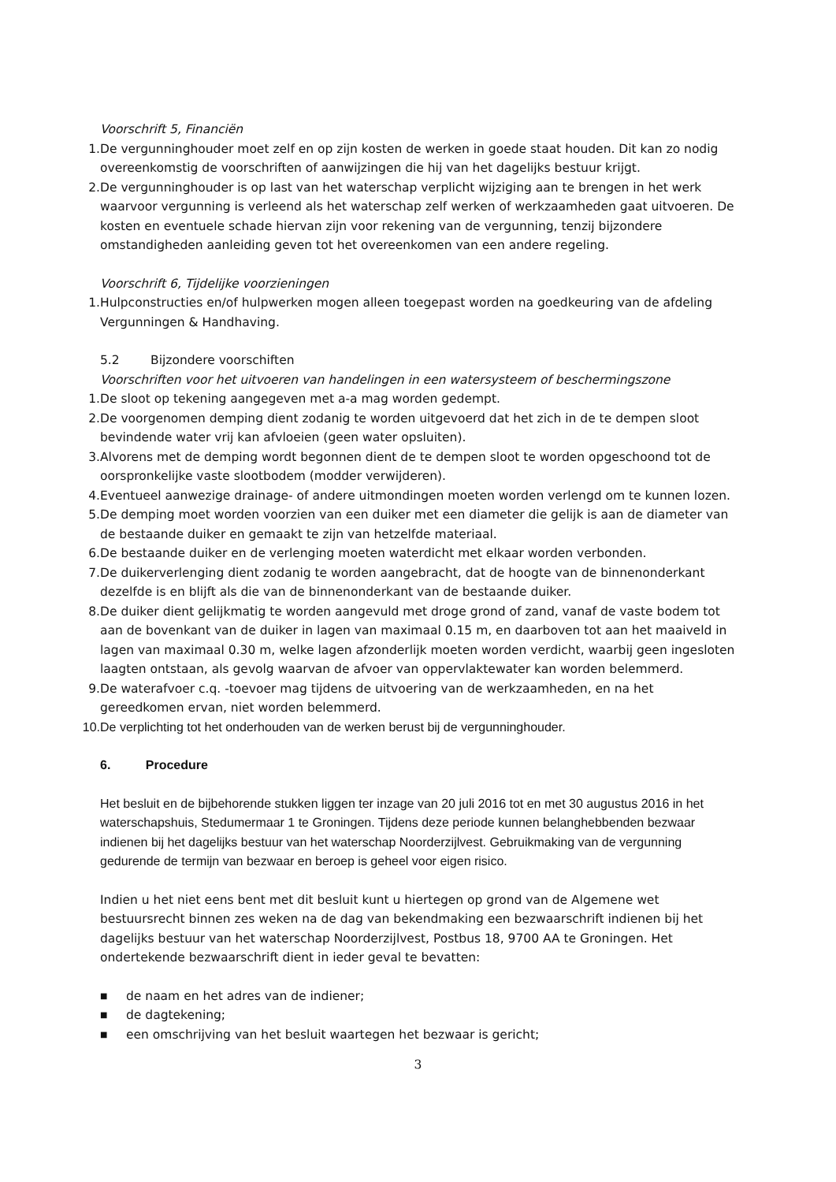Voorschrift 5, Financiën
1. De vergunninghouder moet zelf en op zijn kosten de werken in goede staat houden. Dit kan zo nodig overeenkomstig de voorschriften of aanwijzingen die hij van het dagelijks bestuur krijgt.
2. De vergunninghouder is op last van het waterschap verplicht wijziging aan te brengen in het werk waarvoor vergunning is verleend als het waterschap zelf werken of werkzaamheden gaat uitvoeren. De kosten en eventuele schade hiervan zijn voor rekening van de vergunning, tenzij bijzondere omstandigheden aanleiding geven tot het overeenkomen van een andere regeling.
Voorschrift 6, Tijdelijke voorzieningen
1. Hulpconstructies en/of hulpwerken mogen alleen toegepast worden na goedkeuring van de afdeling Vergunningen & Handhaving.
5.2 Bijzondere voorschiften
Voorschriften voor het uitvoeren van handelingen in een watersysteem of beschermingszone
1. De sloot op tekening aangegeven met a-a mag worden gedempt.
2. De voorgenomen demping dient zodanig te worden uitgevoerd dat het zich in de te dempen sloot bevindende water vrij kan afvloeien (geen water opsluiten).
3. Alvorens met de demping wordt begonnen dient de te dempen sloot te worden opgeschoond tot de oorspronkelijke vaste slootbodem (modder verwijderen).
4. Eventueel aanwezige drainage- of andere uitmondingen moeten worden verlengd om te kunnen lozen.
5. De demping moet worden voorzien van een duiker met een diameter die gelijk is aan de diameter van de bestaande duiker en gemaakt te zijn van hetzelfde materiaal.
6. De bestaande duiker en de verlenging moeten waterdicht met elkaar worden verbonden.
7. De duikerverlenging dient zodanig te worden aangebracht, dat de hoogte van de binnenonderkant dezelfde is en blijft als die van de binnenonderkant van de bestaande duiker.
8. De duiker dient gelijkmatig te worden aangevuld met droge grond of zand, vanaf de vaste bodem tot aan de bovenkant van de duiker in lagen van maximaal 0.15 m, en daarboven tot aan het maaiveld in lagen van maximaal 0.30 m, welke lagen afzonderlijk moeten worden verdicht, waarbij geen ingesloten laagten ontstaan, als gevolg waarvan de afvoer van oppervlaktewater kan worden belemmerd.
9. De waterafvoer c.q. -toevoer mag tijdens de uitvoering van de werkzaamheden, en na het gereedkomen ervan, niet worden belemmerd.
10. De verplichting tot het onderhouden van de werken berust bij de vergunninghouder.
6. Procedure
Het besluit en de bijbehorende stukken liggen ter inzage van 20 juli 2016 tot en met 30 augustus 2016 in het waterschapshuis, Stedumermaar 1 te Groningen. Tijdens deze periode kunnen belanghebbenden bezwaar indienen bij het dagelijks bestuur van het waterschap Noorderzijlvest. Gebruikmaking van de vergunning gedurende de termijn van bezwaar en beroep is geheel voor eigen risico.
Indien u het niet eens bent met dit besluit kunt u hiertegen op grond van de Algemene wet bestuursrecht binnen zes weken na de dag van bekendmaking een bezwaarschrift indienen bij het dagelijks bestuur van het waterschap Noorderzijlvest, Postbus 18, 9700 AA te Groningen. Het ondertekende bezwaarschrift dient in ieder geval te bevatten:
■ de naam en het adres van de indiener;
■ de dagtekening;
■ een omschrijving van het besluit waartegen het bezwaar is gericht;
3